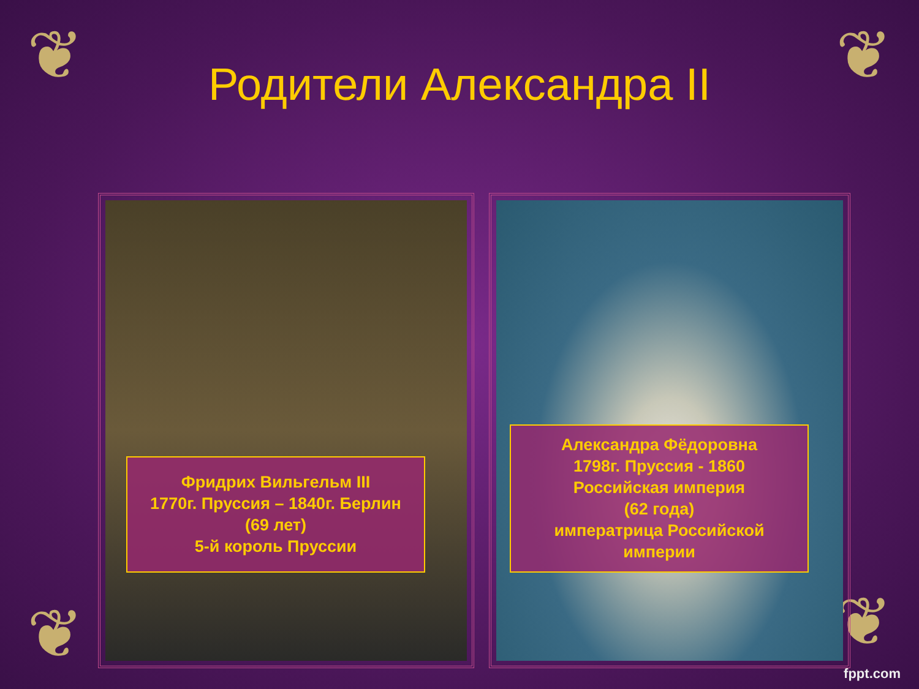❦ ❦
❦ ❦
Родители Александра II
Фридрих Вильгельм III
1770г. Пруссия – 1840г. Берлин
(69 лет)
5-й король Пруссии
Александра Фёдоровна
1798г. Пруссия - 1860
Российская империя
(62 года)
императрица Российской
империи
fppt.com